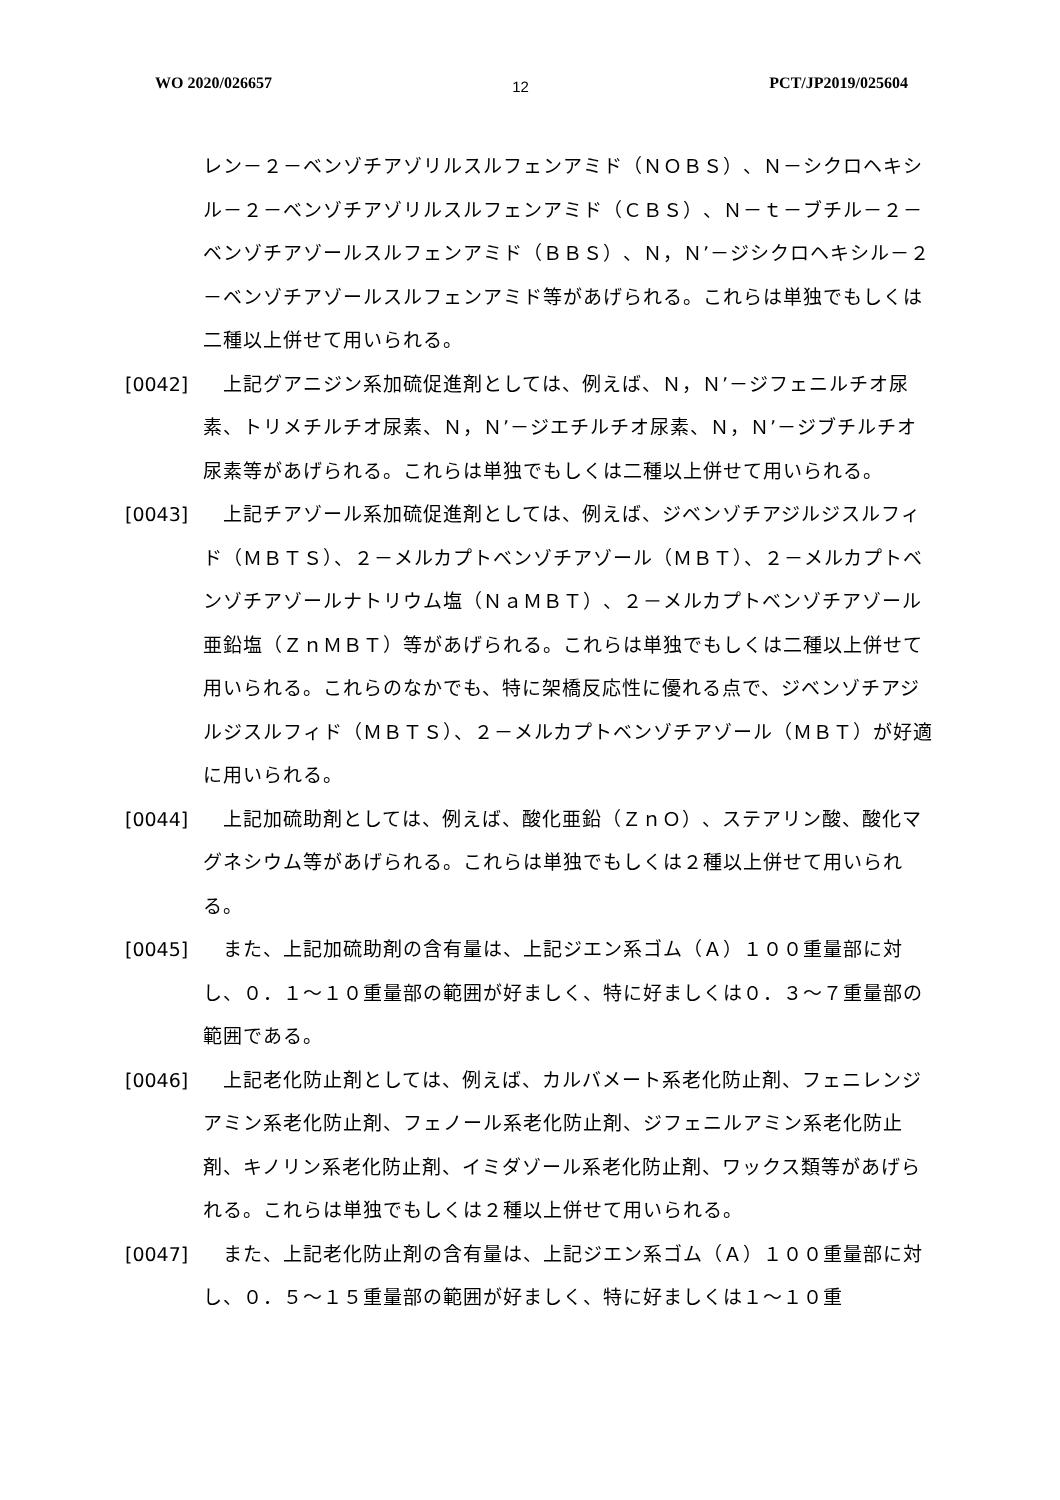WO 2020/026657 12 PCT/JP2019/025604
レン－２－ベンゾチアゾリルスルフェンアミド（ＮＯＢＳ）、Ｎ－シクロヘキシル－２－ベンゾチアゾリルスルフェンアミド（ＣＢＳ）、Ｎ－ｔ－ブチル－２－ベンゾチアゾールスルフェンアミド（ＢＢＳ）、Ｎ，Ｎ’－ジシクロヘキシル－２－ベンゾチアゾールスルフェンアミド等があげられる。これらは単独でもしくは二種以上併せて用いられる。
[0042] 　上記グアニジン系加硫促進剤としては、例えば、Ｎ，Ｎ’－ジフェニルチオ尿素、トリメチルチオ尿素、Ｎ，Ｎ’－ジエチルチオ尿素、Ｎ，Ｎ’－ジブチルチオ尿素等があげられる。これらは単独でもしくは二種以上併せて用いられる。
[0043] 　上記チアゾール系加硫促進剤としては、例えば、ジベンゾチアジルジスルフィド（ＭＢＴＳ）、２－メルカプトベンゾチアゾール（ＭＢＴ）、２－メルカプトベンゾチアゾールナトリウム塩（ＮａＭＢＴ）、２－メルカプトベンゾチアゾール亜鉛塩（ＺｎＭＢＴ）等があげられる。これらは単独でもしくは二種以上併せて用いられる。これらのなかでも、特に架橋反応性に優れる点で、ジベンゾチアジルジスルフィド（ＭＢＴＳ）、２－メルカプトベンゾチアゾール（ＭＢＴ）が好適に用いられる。
[0044] 　上記加硫助剤としては、例えば、酸化亜鉛（ＺｎＯ）、ステアリン酸、酸化マグネシウム等があげられる。これらは単独でもしくは２種以上併せて用いられる。
[0045] 　また、上記加硫助剤の含有量は、上記ジエン系ゴム（Ａ）１００重量部に対し、０．１～１０重量部の範囲が好ましく、特に好ましくは０．３～７重量部の範囲である。
[0046] 　上記老化防止剤としては、例えば、カルバメート系老化防止剤、フェニレンジアミン系老化防止剤、フェノール系老化防止剤、ジフェニルアミン系老化防止剤、キノリン系老化防止剤、イミダゾール系老化防止剤、ワックス類等があげられる。これらは単独でもしくは２種以上併せて用いられる。
[0047] 　また、上記老化防止剤の含有量は、上記ジエン系ゴム（Ａ）１００重量部に対し、０．５～１５重量部の範囲が好ましく、特に好ましくは１～１０重